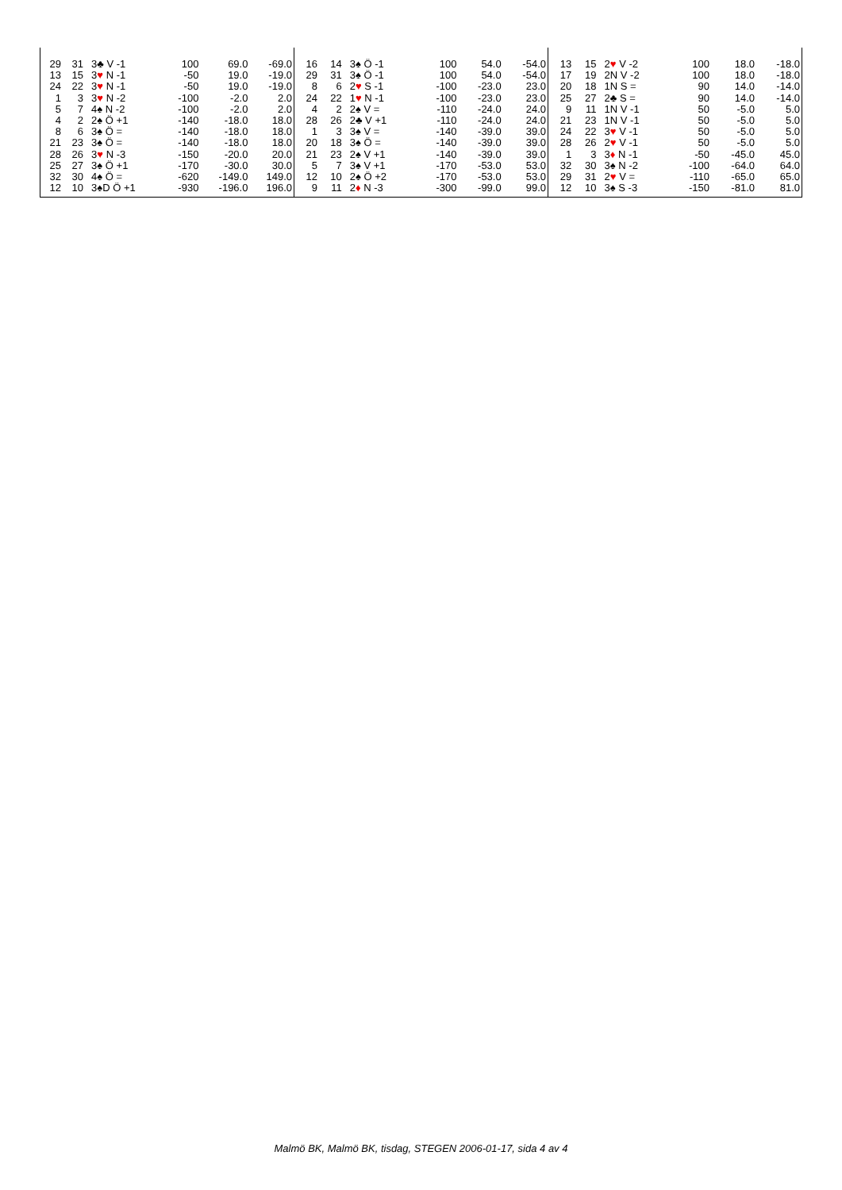| 29 | 31 | 3♣ V -1 | 100 | 69.0 | -69.0 |
| 13 | 15 | 3 ♥ N -1 | -50 | 19.0 | -19.0 |
| 24 | 22 | 3 ♥ N -1 | -50 | 19.0 | -19.0 |
| 1 | 3 | 3 ♥ N -2 | -100 | -2.0 | 2.0 |
| 5 | 7 | 4♠ N -2 | -100 | -2.0 | 2.0 |
| 4 | 2 | 2♠ Ö +1 | -140 | -18.0 | 18.0 |
| 8 | 6 | 3♠ Ö = | -140 | -18.0 | 18.0 |
| 21 | 23 | 3♠ Ö = | -140 | -18.0 | 18.0 |
| 28 | 26 | 3 ♥ N -3 | -150 | -20.0 | 20.0 |
| 25 | 27 | 3♠ Ö +1 | -170 | -30.0 | 30.0 |
| 32 | 30 | 4♠ Ö = | -620 | -149.0 | 149.0 |
| 12 | 10 | 3♠D Ö +1 | -930 | -196.0 | 196.0 |
| 16 | 14 | 3♠ Ö -1 | 100 | 54.0 | -54.0 |
| 29 | 31 | 3♠ Ö -1 | 100 | 54.0 | -54.0 |
| 8 | 6 | 2 ♥ S -1 | -100 | -23.0 | 23.0 |
| 24 | 22 | 1 ♥ N -1 | -100 | -23.0 | 23.0 |
| 4 | 2 | 2♠ V = | -110 | -24.0 | 24.0 |
| 28 | 26 | 2♣ V +1 | -110 | -24.0 | 24.0 |
| 1 | 3 | 3♠ V = | -140 | -39.0 | 39.0 |
| 20 | 18 | 3♠ Ö = | -140 | -39.0 | 39.0 |
| 21 | 23 | 2♠ V +1 | -140 | -39.0 | 39.0 |
| 5 | 7 | 3♠ V +1 | -170 | -53.0 | 53.0 |
| 12 | 10 | 2♠ Ö +2 | -170 | -53.0 | 53.0 |
| 9 | 11 | 2 ♦ N -3 | -300 | -99.0 | 99.0 |
| 13 | 15 | 2 ♥ V -2 | 100 | 18.0 | -18.0 |
| 17 | 19 | 2N V -2 | 100 | 18.0 | -18.0 |
| 20 | 18 | 1N S = | 90 | 14.0 | -14.0 |
| 25 | 27 | 2♣ S = | 90 | 14.0 | -14.0 |
| 9 | 11 | 1N V -1 | 50 | -5.0 | 5.0 |
| 21 | 23 | 1N V -1 | 50 | -5.0 | 5.0 |
| 24 | 22 | 3 ♥ V -1 | 50 | -5.0 | 5.0 |
| 28 | 26 | 2 ♥ V -1 | 50 | -5.0 | 5.0 |
| 1 | 3 | 3 ♦ N -1 | -50 | -45.0 | 45.0 |
| 32 | 30 | 3♠ N -2 | -100 | -64.0 | 64.0 |
| 29 | 31 | 2 ♥ V = | -110 | -65.0 | 65.0 |
| 12 | 10 | 3♠ S -3 | -150 | -81.0 | 81.0 |
Malmö BK, Malmö BK, tisdag, STEGEN 2006-01-17, sida 4 av 4